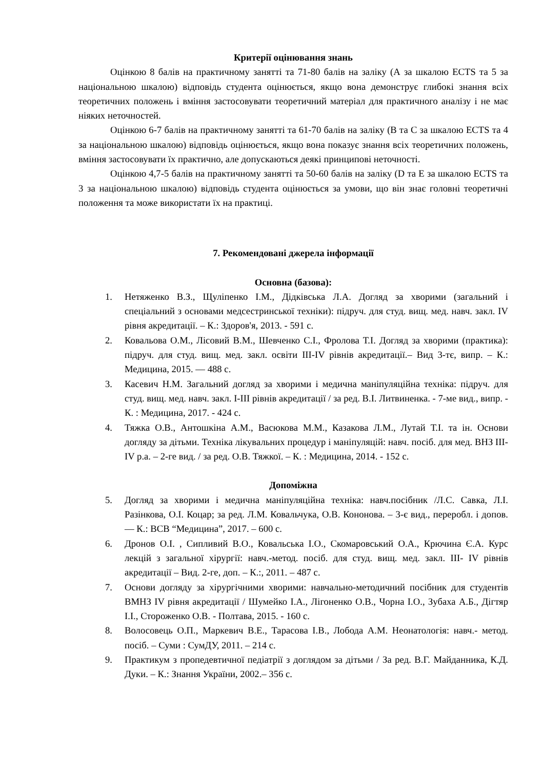Критерії оцінювання знань
Оцінкою 8 балів на практичному занятті та 71-80 балів на заліку (А за шкалою ECTS та 5 за національною шкалою) відповідь студента оцінюється, якщо вона демонструє глибокі знання всіх теоретичних положень і вміння застосовувати теоретичний матеріал для практичного аналізу і не має ніяких неточностей.
Оцінкою 6-7 балів на практичному занятті та 61-70 балів на заліку (В та С за шкалою ECTS та 4 за національною шкалою) відповідь оцінюється, якщо вона показує знання всіх теоретичних положень, вміння застосовувати їх практично, але допускаються деякі принципові неточності.
Оцінкою 4,7-5 балів на практичному занятті та 50-60 балів на заліку (D та E за шкалою ECTS та 3 за національною шкалою) відповідь студента оцінюється за умови, що він знає головні теоретичні положення та може використати їх на практиці.
7. Рекомендовані джерела інформації
Основна (базова):
1. Нетяженко В.З., Щуліпенко І.М., Дідківська Л.А. Догляд за хворими (загальний і спеціальний з основами медсестринської техніки): підруч. для студ. вищ. мед. навч. закл. IV рівня акредитації. – К.: Здоров'я, 2013. - 591 с.
2. Ковальова О.М., Лісовий В.М., Шевченко С.І., Фролова Т.І. Догляд за хворими (практика): підруч. для студ. вищ. мед. закл. освіти III-IV рівнів акредитації.– Вид 3-тє, випр. – К.: Медицина, 2015. — 488 с.
3. Касевич Н.М. Загальний догляд за хворими і медична маніпуляційна техніка: підруч. для студ. вищ. мед. навч. закл. I-III рівнів акредитації / за ред. В.І. Литвиненка. - 7-ме вид., випр. - К. : Медицина, 2017. - 424 с.
4. Тяжка О.В., Антошкіна А.М., Васюкова М.М., Казакова Л.М., Лутай Т.І. та ін. Основи догляду за дітьми. Техніка лікувальних процедур і маніпуляцій: навч. посіб. для мед. ВНЗ III-IV р.а. – 2-ге вид. / за ред. О.В. Тяжкої. – К. : Медицина, 2014. - 152 с.
Допоміжна
5. Догляд за хворими і медична маніпуляційна техніка: навч.посібник /Л.С. Савка, Л.І. Разінкова, О.І. Коцар; за ред. Л.М. Ковальчука, О.В. Кононова. – 3-є вид., переробл. і допов. — К.: ВСВ “Медицина”, 2017. – 600 с.
6. Дронов О.І. , Сипливий В.О., Ковальська І.О., Скомаровський О.А., Крючина Є.А. Курс лекцій з загальної хірургії: навч.-метод. посіб. для студ. вищ. мед. закл. III- IV рівнів акредитації – Вид. 2-ге, доп. – К.:, 2011. – 487 с.
7. Основи догляду за хірургічними хворими: навчально-методичний посібник для студентів ВМНЗ IV рівня акредитації / Шумейко І.А., Лігоненко О.В., Чорна І.О., Зубаха А.Б., Дігтяр І.І., Стороженко О.В. - Полтава, 2015. - 160 с.
8. Волосовець О.П., Маркевич В.Е., Тарасова І.В., Лобода А.М. Неонатологія: навч.- метод. посіб. – Суми : СумДУ, 2011. – 214 с.
9. Практикум з пропедевтичної педіатрії з доглядом за дітьми / За ред. В.Г. Майданника, К.Д. Дуки. – К.: Знання України, 2002.– 356 с.